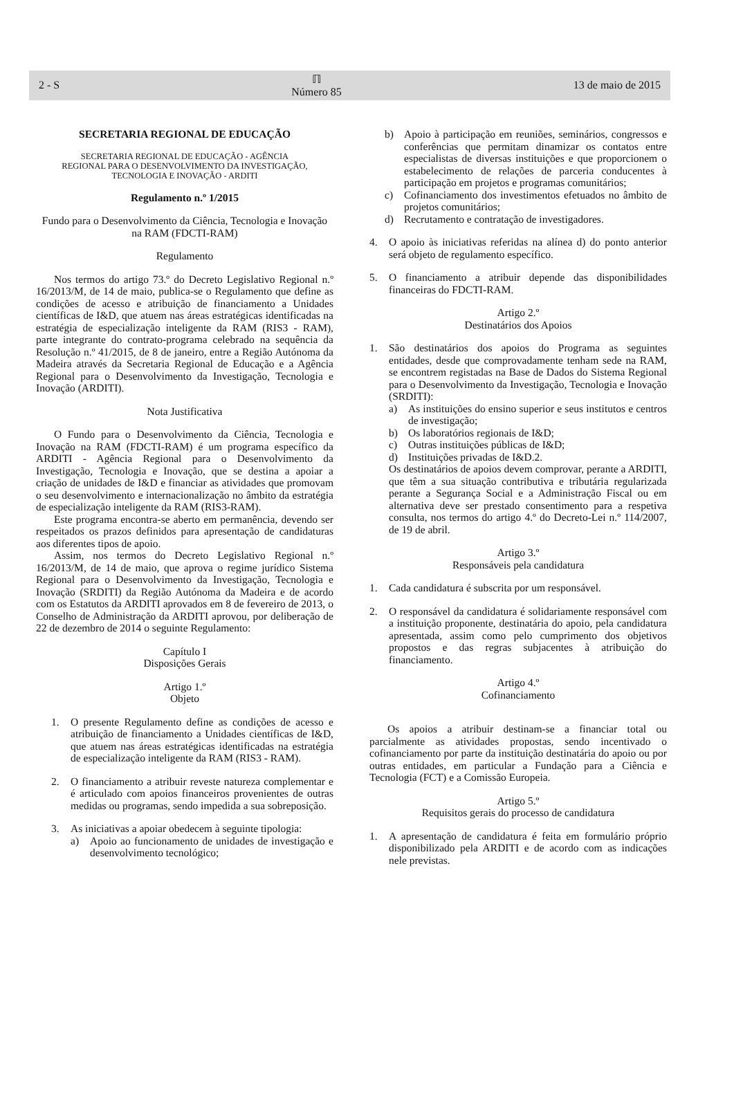2 - S ℿ
Número 85 13 de maio de 2015
SECRETARIA REGIONAL DE EDUCAÇÃO
SECRETARIA REGIONAL DE EDUCAÇÃO - AGÊNCIA
REGIONAL PARA O DESENVOLVIMENTO DA INVESTIGAÇÃO,
TECNOLOGIA E INOVAÇÃO - ARDITI
Regulamento n.º 1/2015
Fundo para o Desenvolvimento da Ciência, Tecnologia e Inovação na RAM (FDCTI-RAM)
Regulamento
Nos termos do artigo 73.º do Decreto Legislativo Regional n.º 16/2013/M, de 14 de maio, publica-se o Regulamento que define as condições de acesso e atribuição de financiamento a Unidades científicas de I&D, que atuem nas áreas estratégicas identificadas na estratégia de especialização inteligente da RAM (RIS3 - RAM), parte integrante do contrato-programa celebrado na sequência da Resolução n.º 41/2015, de 8 de janeiro, entre a Região Autónoma da Madeira através da Secretaria Regional de Educação e a Agência Regional para o Desenvolvimento da Investigação, Tecnologia e Inovação (ARDITI).
Nota Justificativa
O Fundo para o Desenvolvimento da Ciência, Tecnologia e Inovação na RAM (FDCTI-RAM) é um programa específico da ARDITI - Agência Regional para o Desenvolvimento da Investigação, Tecnologia e Inovação, que se destina a apoiar a criação de unidades de I&D e financiar as atividades que promovam o seu desenvolvimento e internacionalização no âmbito da estratégia de especialização inteligente da RAM (RIS3-RAM).
Este programa encontra-se aberto em permanência, devendo ser respeitados os prazos definidos para apresentação de candidaturas aos diferentes tipos de apoio.
Assim, nos termos do Decreto Legislativo Regional n.º 16/2013/M, de 14 de maio, que aprova o regime jurídico Sistema Regional para o Desenvolvimento da Investigação, Tecnologia e Inovação (SRDITI) da Região Autónoma da Madeira e de acordo com os Estatutos da ARDITI aprovados em 8 de fevereiro de 2013, o Conselho de Administração da ARDITI aprovou, por deliberação de 22 de dezembro de 2014 o seguinte Regulamento:
Capítulo I
Disposições Gerais
Artigo 1.º
Objeto
1. O presente Regulamento define as condições de acesso e atribuição de financiamento a Unidades científicas de I&D, que atuem nas áreas estratégicas identificadas na estratégia de especialização inteligente da RAM (RIS3 - RAM).
2. O financiamento a atribuir reveste natureza complementar e é articulado com apoios financeiros provenientes de outras medidas ou programas, sendo impedida a sua sobreposição.
3. As iniciativas a apoiar obedecem à seguinte tipologia:
a) Apoio ao funcionamento de unidades de investigação e desenvolvimento tecnológico;
b) Apoio à participação em reuniões, seminários, congressos e conferências que permitam dinamizar os contatos entre especialistas de diversas instituições e que proporcionem o estabelecimento de relações de parceria conducentes à participação em projetos e programas comunitários;
c) Cofinanciamento dos investimentos efetuados no âmbito de projetos comunitários;
d) Recrutamento e contratação de investigadores.
4. O apoio às iniciativas referidas na alínea d) do ponto anterior será objeto de regulamento específico.
5. O financiamento a atribuir depende das disponibilidades financeiras do FDCTI-RAM.
Artigo 2.º
Destinatários dos Apoios
1. São destinatários dos apoios do Programa as seguintes entidades, desde que comprovadamente tenham sede na RAM, se encontrem registadas na Base de Dados do Sistema Regional para o Desenvolvimento da Investigação, Tecnologia e Inovação (SRDITI):
a) As instituições do ensino superior e seus institutos e centros de investigação;
b) Os laboratórios regionais de I&D;
c) Outras instituições públicas de I&D;
d) Instituições privadas de I&D.2.
Os destinatários de apoios devem comprovar, perante a ARDITI, que têm a sua situação contributiva e tributária regularizada perante a Segurança Social e a Administração Fiscal ou em alternativa deve ser prestado consentimento para a respetiva consulta, nos termos do artigo 4.º do Decreto-Lei n.º 114/2007, de 19 de abril.
Artigo 3.º
Responsáveis pela candidatura
1. Cada candidatura é subscrita por um responsável.
2. O responsável da candidatura é solidariamente responsável com a instituição proponente, destinatária do apoio, pela candidatura apresentada, assim como pelo cumprimento dos objetivos propostos e das regras subjacentes à atribuição do financiamento.
Artigo 4.º
Cofinanciamento
Os apoios a atribuir destinam-se a financiar total ou parcialmente as atividades propostas, sendo incentivado o cofinanciamento por parte da instituição destinatária do apoio ou por outras entidades, em particular a Fundação para a Ciência e Tecnologia (FCT) e a Comissão Europeia.
Artigo 5.º
Requisitos gerais do processo de candidatura
1. A apresentação de candidatura é feita em formulário próprio disponibilizado pela ARDITI e de acordo com as indicações nele previstas.